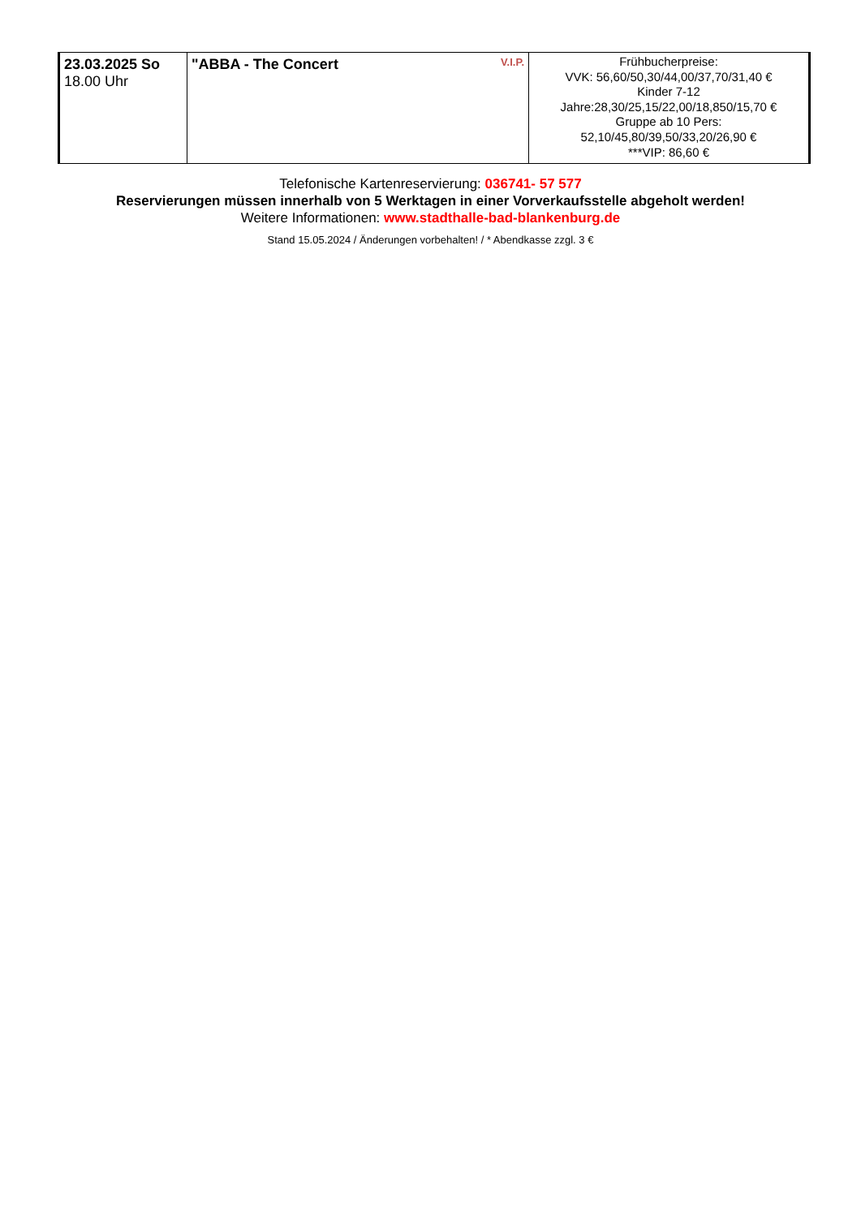| 23.03.2025 So 18.00 Uhr | "ABBA - The Concert V.I.P. | Frühbucherpreise: VVK: 56,60/50,30/44,00/37,70/31,40 € Kinder 7-12 Jahre:28,30/25,15/22,00/18,850/15,70 € Gruppe ab 10 Pers: 52,10/45,80/39,50/33,20/26,90 € ***VIP: 86,60 € |
Telefonische Kartenreservierung: 036741- 57 577
Reservierungen müssen innerhalb von 5 Werktagen in einer Vorverkaufsstelle abgeholt werden!
Weitere Informationen: www.stadthalle-bad-blankenburg.de
Stand 15.05.2024 / Änderungen vorbehalten! / * Abendkasse zzgl. 3 €